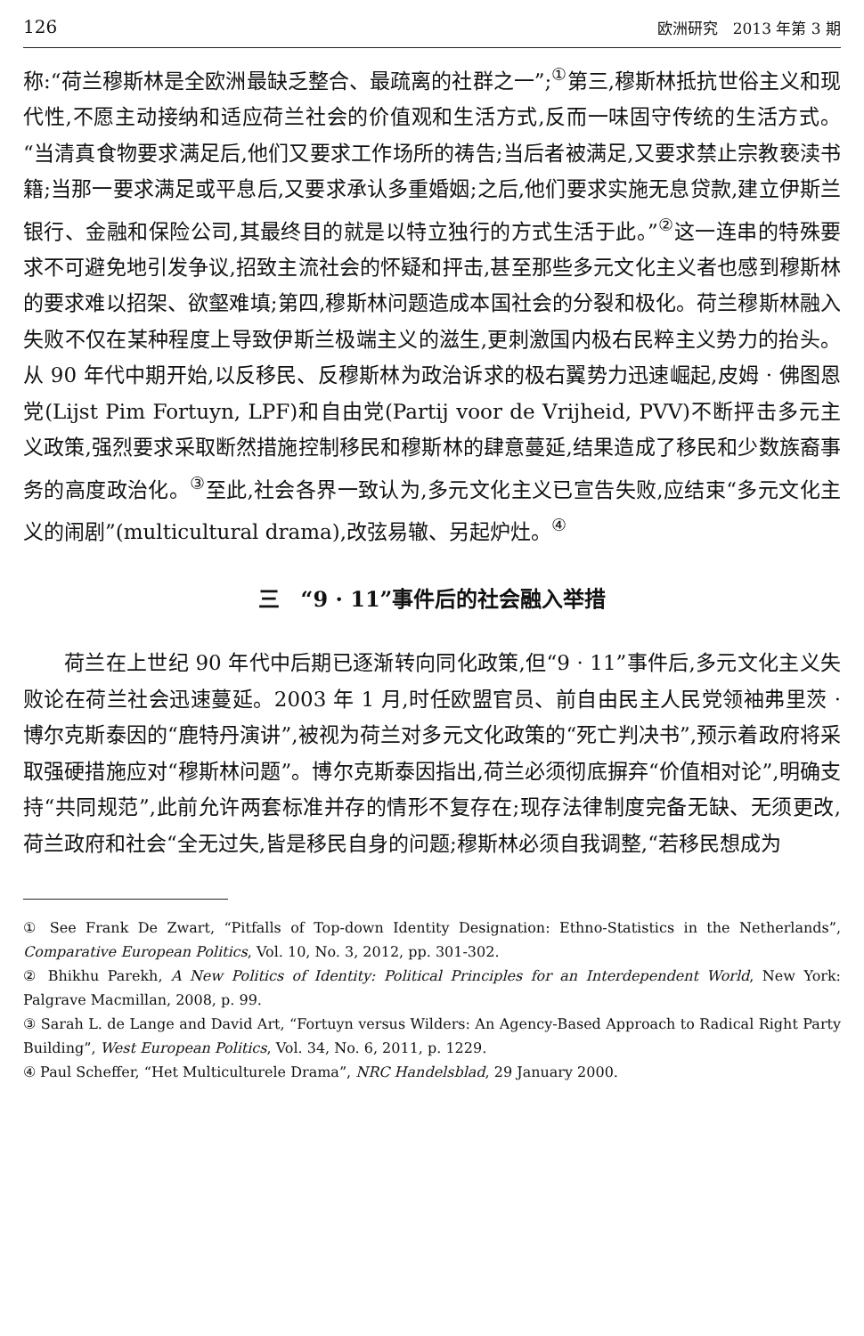126 欧洲研究　2013 年第 3 期
称:“荷兰穆斯林是全欧洲最缺乏整合、最疏离的社群之一”;<sup>①</sup>第三,穆斯林抵抗世俗主义和现代性,不愿主动接纳和适应荷兰社会的价值观和生活方式,反而一味固守传统的生活方式。“当清真食物要求满足后,他们又要求工作场所的祷告;当后者被满足,又要求禁止宗教亵渎书籍;当那一要求满足或平息后,又要求承认多重婚姻;之后,他们要求实施无息贷款,建立伊斯兰银行、金融和保险公司,其最终目的就是以特立独行的方式生活于此。”<sup>②</sup>这一连串的特殊要求不可避免地引发争议,招致主流社会的怀疑和抨击,甚至那些多元文化主义者也感到穆斯林的要求难以招架、欲壑难填;第四,穆斯林问题造成本国社会的分裂和极化。荷兰穆斯林融入失败不仅在某种程度上导致伊斯兰极端主义的滋生,更刺激国内极右民粹主义势力的抬头。从 90 年代中期开始,以反移民、反穆斯林为政治诉求的极右翼势力迅速崛起,皮姆 · 佛图恩党(Lijst Pim Fortuyn, LPF)和自由党(Partij voor de Vrijheid, PVV)不断抨击多元主义政策,强烈要求采取断然措施控制移民和穆斯林的肆意蔓延,结果造成了移民和少数族裔事务的高度政治化。<sup>③</sup>至此,社会各界一致认为,多元文化主义已宣告失败,应结束“多元文化主义的闹剧”(multicultural drama),改弦易辙、另起炉灶。<sup>④</sup>
三　“9 · 11”事件后的社会融入举措
荷兰在上世纪 90 年代中后期已逐渐转向同化政策,但“9 · 11”事件后,多元文化主义失败论在荷兰社会迅速蔓延。2003 年 1 月,时任欧盟官员、前自由民主人民党领袖弗里茨 · 博尔克斯泰因的“鹿特丹演讲”,被视为荷兰对多元文化政策的“死亡判决书”,预示着政府将采取强硬措施应对“穆斯林问题”。博尔克斯泰因指出,荷兰必须彻底摒弃“价值相对论”,明确支持“共同规范”,此前允许两套标准并存的情形不复存在;现存法律制度完备无缺、无须更改,荷兰政府和社会“全无过失,皆是移民自身的问题;穆斯林必须自我调整,“若移民想成为
① See Frank De Zwart, “Pitfalls of Top-down Identity Designation: Ethno-Statistics in the Netherlands”, Comparative European Politics, Vol. 10, No. 3, 2012, pp. 301-302.
② Bhikhu Parekh, A New Politics of Identity: Political Principles for an Interdependent World, New York: Palgrave Macmillan, 2008, p. 99.
③ Sarah L. de Lange and David Art, “Fortuyn versus Wilders: An Agency-Based Approach to Radical Right Party Building”, West European Politics, Vol. 34, No. 6, 2011, p. 1229.
④ Paul Scheffer, “Het Multiculturele Drama”, NRC Handelsblad, 29 January 2000.